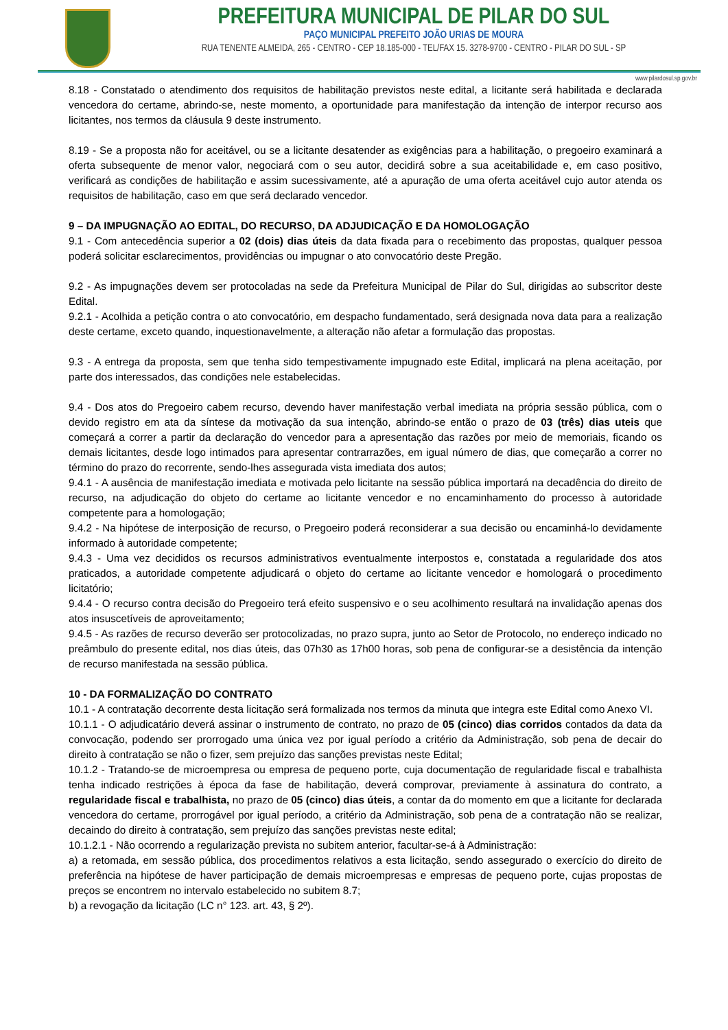PREFEITURA MUNICIPAL DE PILAR DO SUL
PAÇO MUNICIPAL PREFEITO JOÃO URIAS DE MOURA
RUA TENENTE ALMEIDA, 265 - CENTRO - CEP 18.185-000 - TEL/FAX 15. 3278-9700 - CENTRO - PILAR DO SUL - SP
www.pilardosul.sp.gov.br
8.18 - Constatado o atendimento dos requisitos de habilitação previstos neste edital, a licitante será habilitada e declarada vencedora do certame, abrindo-se, neste momento, a oportunidade para manifestação da intenção de interpor recurso aos licitantes, nos termos da cláusula 9 deste instrumento.
8.19 - Se a proposta não for aceitável, ou se a licitante desatender as exigências para a habilitação, o pregoeiro examinará a oferta subsequente de menor valor, negociará com o seu autor, decidirá sobre a sua aceitabilidade e, em caso positivo, verificará as condições de habilitação e assim sucessivamente, até a apuração de uma oferta aceitável cujo autor atenda os requisitos de habilitação, caso em que será declarado vencedor.
9 – DA IMPUGNAÇÃO AO EDITAL, DO RECURSO, DA ADJUDICAÇÃO E DA HOMOLOGAÇÃO
9.1 - Com antecedência superior a 02 (dois) dias úteis da data fixada para o recebimento das propostas, qualquer pessoa poderá solicitar esclarecimentos, providências ou impugnar o ato convocatório deste Pregão.
9.2 - As impugnações devem ser protocoladas na sede da Prefeitura Municipal de Pilar do Sul, dirigidas ao subscritor deste Edital.
9.2.1 - Acolhida a petição contra o ato convocatório, em despacho fundamentado, será designada nova data para a realização deste certame, exceto quando, inquestionavelmente, a alteração não afetar a formulação das propostas.
9.3 - A entrega da proposta, sem que tenha sido tempestivamente impugnado este Edital, implicará na plena aceitação, por parte dos interessados, das condições nele estabelecidas.
9.4 - Dos atos do Pregoeiro cabem recurso, devendo haver manifestação verbal imediata na própria sessão pública, com o devido registro em ata da síntese da motivação da sua intenção, abrindo-se então o prazo de 03 (três) dias uteis que começará a correr a partir da declaração do vencedor para a apresentação das razões por meio de memoriais, ficando os demais licitantes, desde logo intimados para apresentar contrarrazões, em igual número de dias, que começarão a correr no término do prazo do recorrente, sendo-lhes assegurada vista imediata dos autos;
9.4.1 - A ausência de manifestação imediata e motivada pelo licitante na sessão pública importará na decadência do direito de recurso, na adjudicação do objeto do certame ao licitante vencedor e no encaminhamento do processo à autoridade competente para a homologação;
9.4.2 - Na hipótese de interposição de recurso, o Pregoeiro poderá reconsiderar a sua decisão ou encaminhá-lo devidamente informado à autoridade competente;
9.4.3 - Uma vez decididos os recursos administrativos eventualmente interpostos e, constatada a regularidade dos atos praticados, a autoridade competente adjudicará o objeto do certame ao licitante vencedor e homologará o procedimento licitatório;
9.4.4 - O recurso contra decisão do Pregoeiro terá efeito suspensivo e o seu acolhimento resultará na invalidação apenas dos atos insuscetíveis de aproveitamento;
9.4.5 - As razões de recurso deverão ser protocolizadas, no prazo supra, junto ao Setor de Protocolo, no endereço indicado no preâmbulo do presente edital, nos dias úteis, das 07h30 as 17h00 horas, sob pena de configurar-se a desistência da intenção de recurso manifestada na sessão pública.
10 - DA FORMALIZAÇÃO DO CONTRATO
10.1 - A contratação decorrente desta licitação será formalizada nos termos da minuta que integra este Edital como Anexo VI.
10.1.1 - O adjudicatário deverá assinar o instrumento de contrato, no prazo de 05 (cinco) dias corridos contados da data da convocação, podendo ser prorrogado uma única vez por igual período a critério da Administração, sob pena de decair do direito à contratação se não o fizer, sem prejuízo das sanções previstas neste Edital;
10.1.2 - Tratando-se de microempresa ou empresa de pequeno porte, cuja documentação de regularidade fiscal e trabalhista tenha indicado restrições à época da fase de habilitação, deverá comprovar, previamente à assinatura do contrato, a regularidade fiscal e trabalhista, no prazo de 05 (cinco) dias úteis, a contar da do momento em que a licitante for declarada vencedora do certame, prorrogável por igual período, a critério da Administração, sob pena de a contratação não se realizar, decaindo do direito à contratação, sem prejuízo das sanções previstas neste edital;
10.1.2.1 - Não ocorrendo a regularização prevista no subitem anterior, facultar-se-á à Administração:
a) a retomada, em sessão pública, dos procedimentos relativos a esta licitação, sendo assegurado o exercício do direito de preferência na hipótese de haver participação de demais microempresas e empresas de pequeno porte, cujas propostas de preços se encontrem no intervalo estabelecido no subitem 8.7;
b) a revogação da licitação (LC n° 123. art. 43, § 2º).